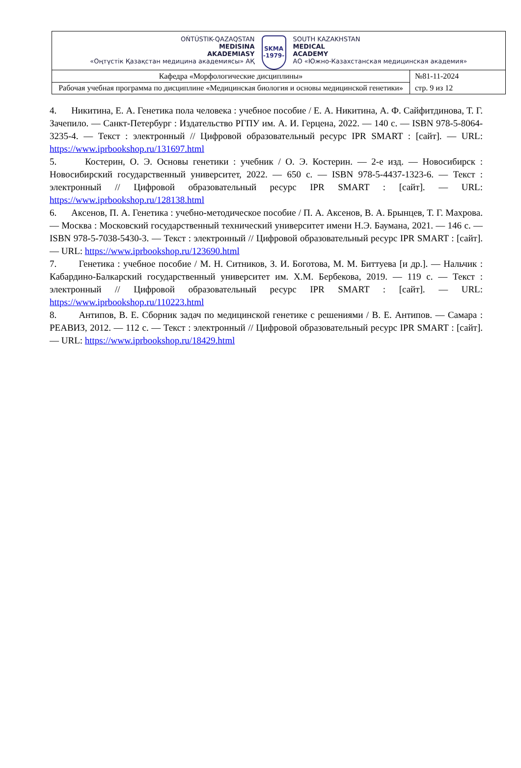| OŃTÚSTIK-QAZAQSTAN MEDISINA AKADEMIASY «Оңтүстік Қазақстан медицина академиясы» АҚ SKMA -1979- SOUTH KAZAKHSTAN MEDICAL ACADEMY АО «Южно-Казахстанская медицинская академия» | |
| Кафедра «Морфологические дисциплины» | №81-11-2024 стр. 9 из 12 |
| Рабочая учебная программа по дисциплине «Медицинская биология и основы медицинской генетики» | |
4. Никитина, Е. А. Генетика пола человека : учебное пособие / Е. А. Никитина, А. Ф. Сайфитдинова, Т. Г. Зачепило. — Санкт-Петербург : Издательство РГПУ им. А. И. Герцена, 2022. — 140 c. — ISBN 978-5-8064-3235-4. — Текст : электронный // Цифровой образовательный ресурс IPR SMART : [сайт]. — URL: https://www.iprbookshop.ru/131697.html
5. Костерин, О. Э. Основы генетики : учебник / О. Э. Костерин. — 2-е изд. — Новосибирск : Новосибирский государственный университет, 2022. — 650 c. — ISBN 978-5-4437-1323-6. — Текст : электронный // Цифровой образовательный ресурс IPR SMART : [сайт]. — URL: https://www.iprbookshop.ru/128138.html
6. Аксенов, П. А. Генетика : учебно-методическое пособие / П. А. Аксенов, В. А. Брынцев, Т. Г. Махрова. — Москва : Московский государственный технический университет имени Н.Э. Баумана, 2021. — 146 c. — ISBN 978-5-7038-5430-3. — Текст : электронный // Цифровой образовательный ресурс IPR SMART : [сайт]. — URL: https://www.iprbookshop.ru/123690.html
7. Генетика : учебное пособие / М. Н. Ситников, З. И. Боготова, М. М. Биттуева [и др.]. — Нальчик : Кабардино-Балкарский государственный университет им. Х.М. Бербекова, 2019. — 119 c. — Текст : электронный // Цифровой образовательный ресурс IPR SMART : [сайт]. — URL: https://www.iprbookshop.ru/110223.html
8. Антипов, В. Е. Сборник задач по медицинской генетике с решениями / В. Е. Антипов. — Самара : РЕАВИЗ, 2012. — 112 c. — Текст : электронный // Цифровой образовательный ресурс IPR SMART : [сайт]. — URL: https://www.iprbookshop.ru/18429.html